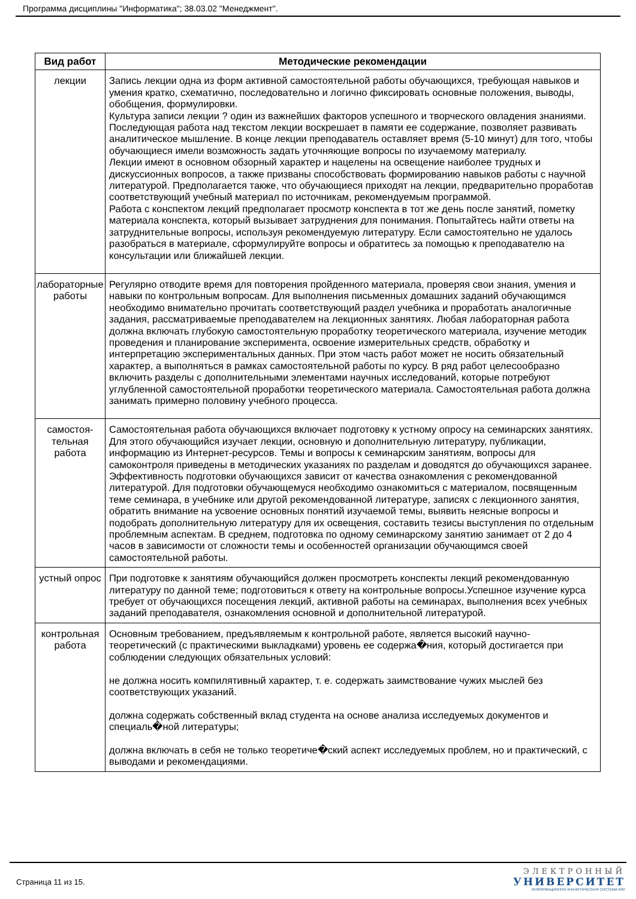Программа дисциплины "Информатика"; 38.03.02 "Менеджмент".
| Вид работ | Методические рекомендации |
| --- | --- |
| лекции | Запись лекции одна из форм активной самостоятельной работы обучающихся, требующая навыков и умения кратко, схематично, последовательно и логично фиксировать основные положения, выводы, обобщения, формулировки. Культура записи лекции ? один из важнейших факторов успешного и творческого овладения знаниями. Последующая работа над текстом лекции воскрешает в памяти ее содержание, позволяет развивать аналитическое мышление. В конце лекции преподаватель оставляет время (5-10 минут) для того, чтобы обучающиеся имели возможность задать уточняющие вопросы по изучаемому материалу. Лекции имеют в основном обзорный характер и нацелены на освещение наиболее трудных и дискуссионных вопросов, а также призваны способствовать формированию навыков работы с научной литературой. Предполагается также, что обучающиеся приходят на лекции, предварительно проработав соответствующий учебный материал по источникам, рекомендуемым программой. Работа с конспектом лекций предполагает просмотр конспекта в тот же день после занятий, пометку материала конспекта, который вызывает затруднения для понимания. Попытайтесь найти ответы на затруднительные вопросы, используя рекомендуемую литературу. Если самостоятельно не удалось разобраться в материале, сформулируйте вопросы и обратитесь за помощью к преподавателю на консультации или ближайшей лекции. |
| лабораторные работы | Регулярно отводите время для повторения пройденного материала, проверяя свои знания, умения и навыки по контрольным вопросам. Для выполнения письменных домашних заданий обучающимся необходимо внимательно прочитать соответствующий раздел учебника и проработать аналогичные задания, рассматриваемые преподавателем на лекционных занятиях. Любая лабораторная работа должна включать глубокую самостоятельную проработку теоретического материала, изучение методик проведения и планирование эксперимента, освоение измерительных средств, обработку и интерпретацию экспериментальных данных. При этом часть работ может не носить обязательный характер, а выполняться в рамках самостоятельной работы по курсу. В ряд работ целесообразно включить разделы с дополнительными элементами научных исследований, которые потребуют углубленной самостоятельной проработки теоретического материала. Самостоятельная работа должна занимать примерно половину учебного процесса. |
| самостоя- тельная работа | Самостоятельная работа обучающихся включает подготовку к устному опросу на семинарских занятиях. Для этого обучающийся изучает лекции, основную и дополнительную литературу, публикации, информацию из Интернет-ресурсов. Темы и вопросы к семинарским занятиям, вопросы для самоконтроля приведены в методических указаниях по разделам и доводятся до обучающихся заранее. Эффективность подготовки обучающихся зависит от качества ознакомления с рекомендованной литературой. Для подготовки обучающемуся необходимо ознакомиться с материалом, посвященным теме семинара, в учебнике или другой рекомендованной литературе, записях с лекционного занятия, обратить внимание на усвоение основных понятий изучаемой темы, выявить неясные вопросы и подобрать дополнительную литературу для их освещения, составить тезисы выступления по отдельным проблемным аспектам. В среднем, подготовка по одному семинарскому занятию занимает от 2 до 4 часов в зависимости от сложности темы и особенностей организации обучающимся своей самостоятельной работы. |
| устный опрос | При подготовке к занятиям обучающийся должен просмотреть конспекты лекций рекомендованную литературу по данной теме; подготовиться к ответу на контрольные вопросы.Успешное изучение курса требует от обучающихся посещения лекций, активной работы на семинарах, выполнения всех учебных заданий преподавателя, ознакомления основной и дополнительной литературой. |
| контрольная работа | Основным требованием, предъявляемым к контрольной работе, является высокий научно-теоретический (с практическими выкладками) уровень ее содержа�ния, который достигается при соблюдении следующих обязательных условий: не должна носить компилятивный характер, т. е. содержать заимствование чужих мыслей без соответствующих указаний. должна содержать собственный вклад студента на основе анализа исследуемых документов и специаль�ной литературы; должна включать в себя не только теоретиче�ский аспект исследуемых проблем, но и практический, с выводами и рекомендациями. |
Страница 11 из 15.
ЭЛЕКТРОННЫЙ
УНИВЕРСИТЕТ
ИНФОРМАЦИОННО АНАЛИТИЧЕСКАЯ СИСТЕМА КФУ